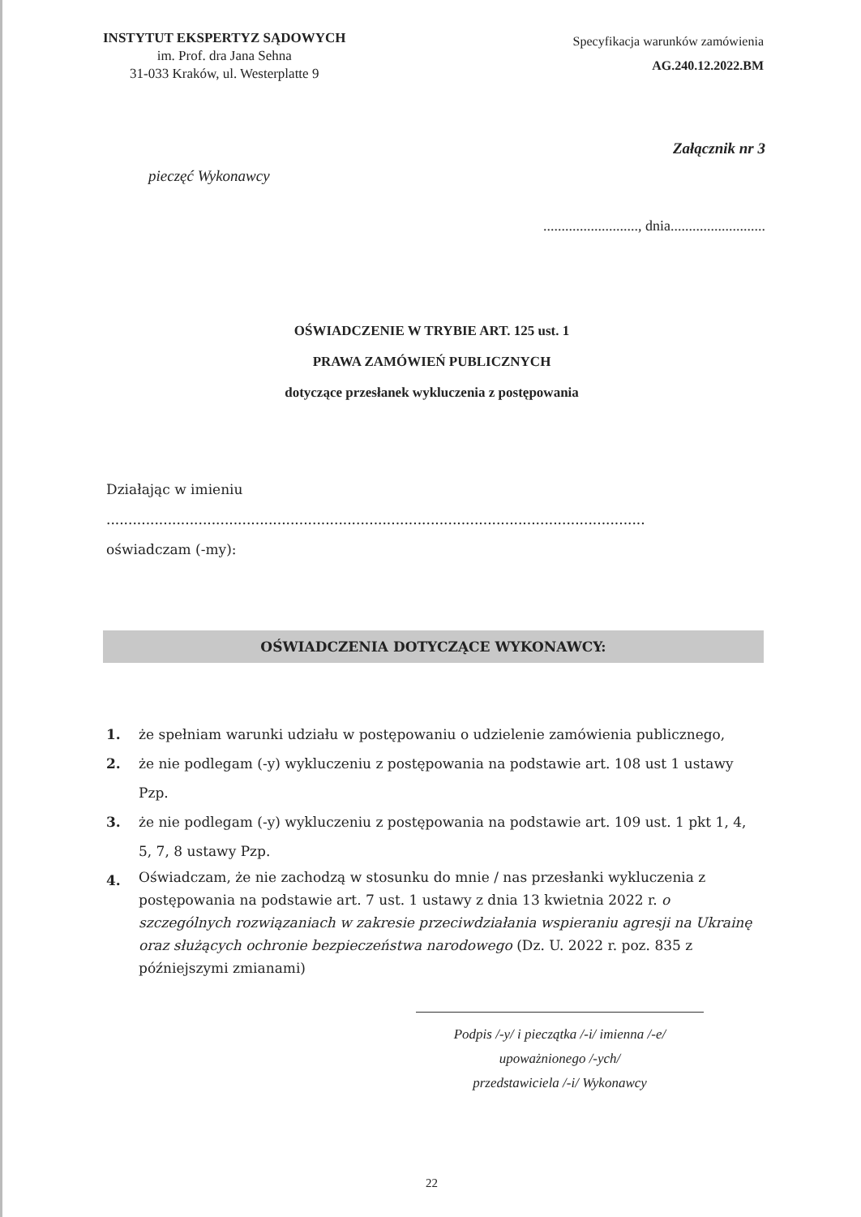INSTYTUT EKSPERTYZ SĄDOWYCH
im. Prof. dra Jana Sehna
31-033 Kraków, ul. Westerplatte 9
Specyfikacja warunków zamówienia
AG.240.12.2022.BM
Załącznik nr 3
pieczęć Wykonawcy
.........................., dnia..........................
OŚWIADCZENIE W TRYBIE ART. 125 ust. 1
PRAWA ZAMÓWIEŃ PUBLICZNYCH
dotyczące przesłanek wykluczenia z postępowania
Działając w imieniu
...........................................................................................................................
oświadczam (-my):
OŚWIADCZENIA DOTYCZĄCE WYKONAWCY:
1. że spełniam warunki udziału w postępowaniu o udzielenie zamówienia publicznego,
2. że nie podlegam (-y) wykluczeniu z postępowania na podstawie art. 108 ust 1 ustawy Pzp.
3. że nie podlegam (-y) wykluczeniu z postępowania na podstawie art. 109 ust. 1 pkt 1, 4, 5, 7, 8 ustawy Pzp.
4. Oświadczam, że nie zachodzą w stosunku do mnie / nas przesłanki wykluczenia z postępowania na podstawie art. 7 ust. 1 ustawy z dnia 13 kwietnia 2022 r. o szczególnych rozwiązaniach w zakresie przeciwdziałania wspieraniu agresji na Ukrainę oraz służących ochronie bezpieczeństwa narodowego (Dz. U. 2022 r. poz. 835 z późniejszymi zmianami)
Podpis /-y/ i pieczątka /-i/ imienna /-e/
upoważnionego /-ych/
przedstawiciela /-i/ Wykonawcy
22